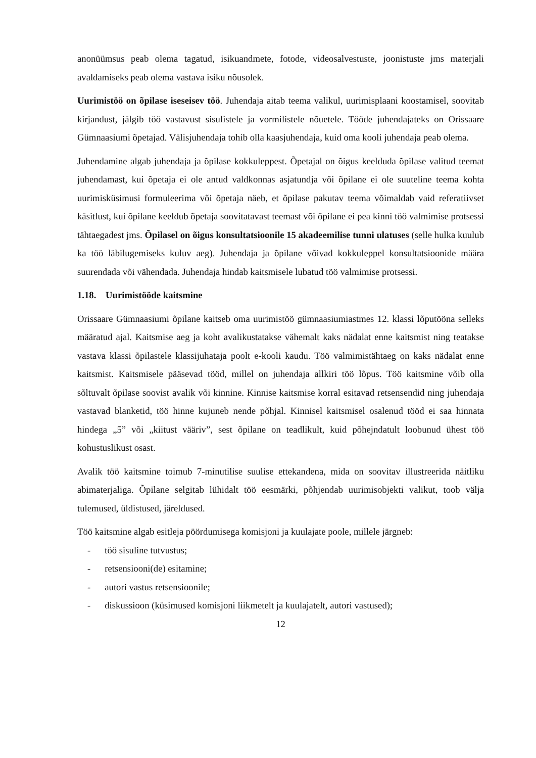anonüümsus peab olema tagatud, isikuandmete, fotode, videosalvestuste, joonistuste jms materjali avaldamiseks peab olema vastava isiku nõusolek.
Uurimistöö on õpilase iseseisev töö. Juhendaja aitab teema valikul, uurimisplaani koostamisel, soovitab kirjandust, jälgib töö vastavust sisulistele ja vormilistele nõuetele. Tööde juhendajateks on Orissaare Gümnaasiumi õpetajad. Välisjuhendaja tohib olla kaasjuhendaja, kuid oma kooli juhendaja peab olema.
Juhendamine algab juhendaja ja õpilase kokkuleppest. Õpetajal on õigus keelduda õpilase valitud teemat juhendamast, kui õpetaja ei ole antud valdkonnas asjatundja või õpilane ei ole suuteline teema kohta uurimisküsimusi formuleerima või õpetaja näeb, et õpilase pakutav teema võimaldab vaid referatiivset käsitlust, kui õpilane keeldub õpetaja soovitatavast teemast või õpilane ei pea kinni töö valmimise protsessi tähtaegadest jms. Õpilasel on õigus konsultatsioonile 15 akadeemilise tunni ulatuses (selle hulka kuulub ka töö läbilugemiseks kuluv aeg). Juhendaja ja õpilane võivad kokkuleppel konsultatsioonide määra suurendada või vähendada. Juhendaja hindab kaitsmisele lubatud töö valmimise protsessi.
1.18. Uurimistööde kaitsmine
Orissaare Gümnaasiumi õpilane kaitseb oma uurimistöö gümnaasiumiastmes 12. klassi lõputööna selleks määratud ajal. Kaitsmise aeg ja koht avalikustatakse vähemalt kaks nädalat enne kaitsmist ning teatakse vastava klassi õpilastele klassijuhataja poolt e-kooli kaudu. Töö valmimistähtaeg on kaks nädalat enne kaitsmist. Kaitsmisele pääsevad tööd, millel on juhendaja allkiri töö lõpus. Töö kaitsmine võib olla sõltuvalt õpilase soovist avalik või kinnine. Kinnise kaitsmise korral esitavad retsensendid ning juhendaja vastavad blanketid, töö hinne kujuneb nende põhjal. Kinnisel kaitsmisel osalenud tööd ei saa hinnata hindega „5” või „kiitust vääriv”, sest õpilane on teadlikult, kuid põhejndatult loobunud ühest töö kohustuslikust osast.
Avalik töö kaitsmine toimub 7-minutilise suulise ettekandena, mida on soovitav illustreerida näitliku abimaterjaliga. Õpilane selgitab lühidalt töö eesmärki, põhjendab uurimisobjekti valikut, toob välja tulemused, üldistused, järeldused.
Töö kaitsmine algab esitleja pöördumisega komisjoni ja kuulajate poole, millele järgneb:
- töö sisuline tutvustus;
- retsensiooni(de) esitamine;
- autori vastus retsensioonile;
- diskussioon (küsimused komisjoni liikmetelt ja kuulajatelt, autori vastused);
12